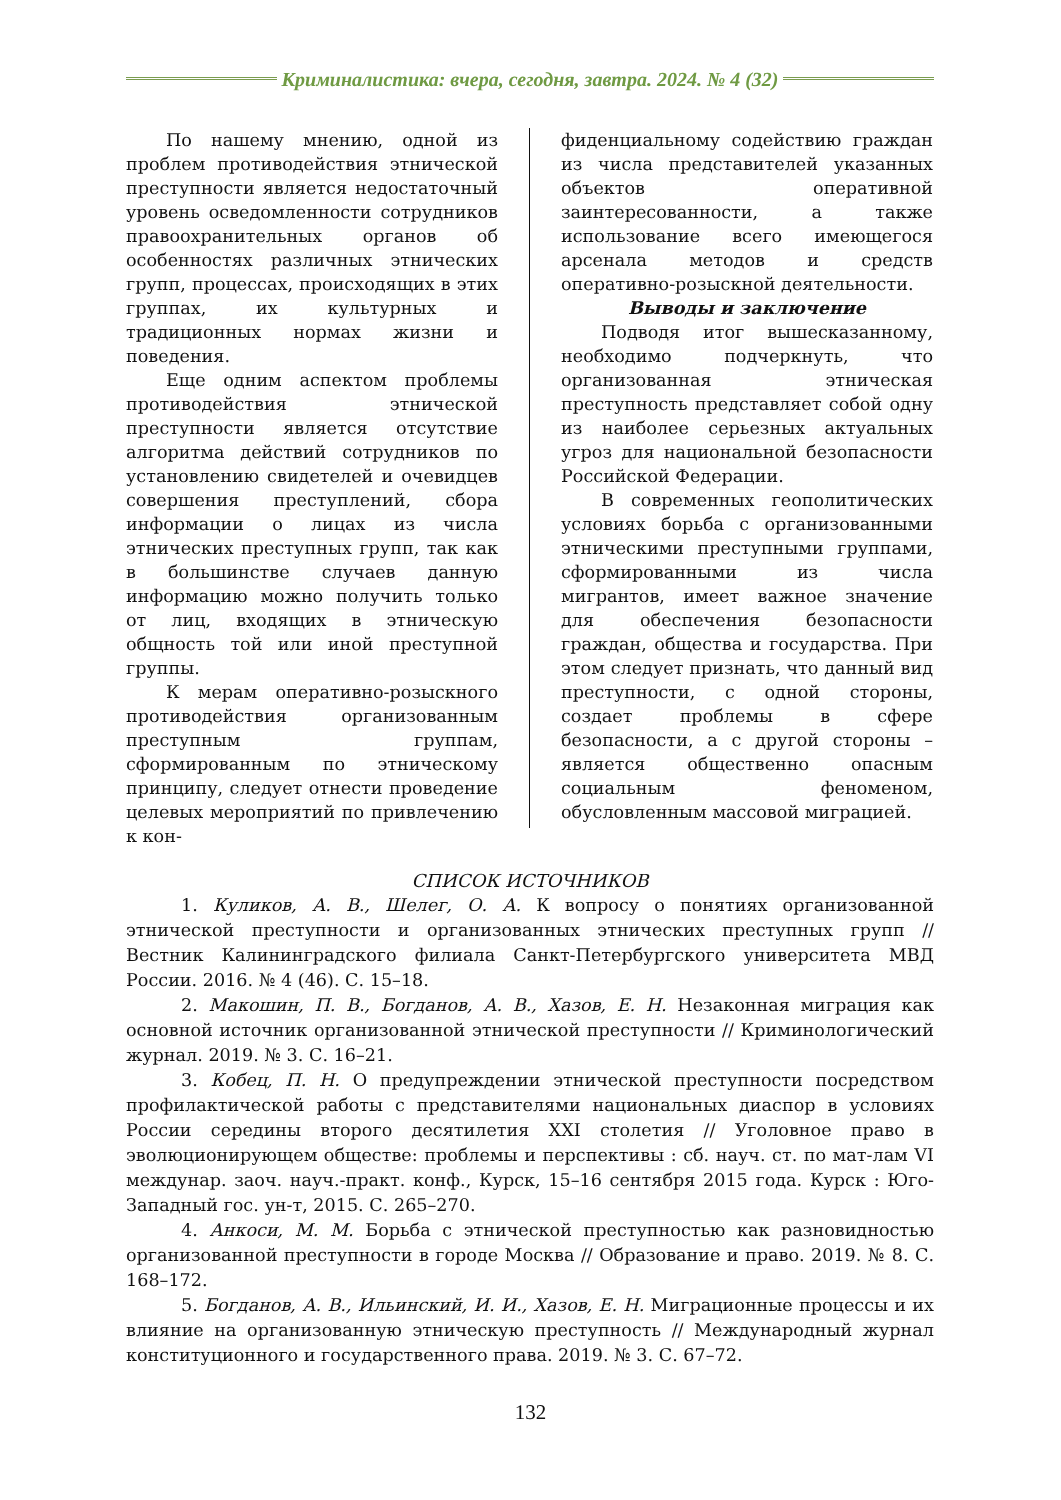Криминалистика: вчера, сегодня, завтра. 2024. № 4 (32)
По нашему мнению, одной из проблем противодействия этнической преступности является недостаточный уровень осведомленности сотрудников правоохранительных органов об особенностях различных этнических групп, процессах, происходящих в этих группах, их культурных и традиционных нормах жизни и поведения.
Еще одним аспектом проблемы противодействия этнической преступности является отсутствие алгоритма действий сотрудников по установлению свидетелей и очевидцев совершения преступлений, сбора информации о лицах из числа этнических преступных групп, так как в большинстве случаев данную информацию можно получить только от лиц, входящих в этническую общность той или иной преступной группы.
К мерам оперативно-розыскного противодействия организованным преступным группам, сформированным по этническому принципу, следует отнести проведение целевых мероприятий по привлечению к кон-
фиденциальному содействию граждан из числа представителей указанных объектов оперативной заинтересованности, а также использование всего имеющегося арсенала методов и средств оперативно-розыскной деятельности.
Выводы и заключение
Подводя итог вышесказанному, необходимо подчеркнуть, что организованная этническая преступность представляет собой одну из наиболее серьезных актуальных угроз для национальной безопасности Российской Федерации.
В современных геополитических условиях борьба с организованными этническими преступными группами, сформированными из числа мигрантов, имеет важное значение для обеспечения безопасности граждан, общества и государства. При этом следует признать, что данный вид преступности, с одной стороны, создает проблемы в сфере безопасности, а с другой стороны – является общественно опасным социальным феноменом, обусловленным массовой миграцией.
СПИСОК ИСТОЧНИКОВ
1. Куликов, А. В., Шелег, О. А. К вопросу о понятиях организованной этнической преступности и организованных этнических преступных групп // Вестник Калининградского филиала Санкт-Петербургского университета МВД России. 2016. № 4 (46). С. 15–18.
2. Макошин, П. В., Богданов, А. В., Хазов, Е. Н. Незаконная миграция как основной источник организованной этнической преступности // Криминологический журнал. 2019. № 3. С. 16–21.
3. Кобец, П. Н. О предупреждении этнической преступности посредством профилактической работы с представителями национальных диаспор в условиях России середины второго десятилетия XXI столетия // Уголовное право в эволюционирующем обществе: проблемы и перспективы : сб. науч. ст. по мат-лам VI междунар. заоч. науч.-практ. конф., Курск, 15–16 сентября 2015 года. Курск : Юго-Западный гос. ун-т, 2015. С. 265–270.
4. Анкоси, М. М. Борьба с этнической преступностью как разновидностью организованной преступности в городе Москва // Образование и право. 2019. № 8. С. 168–172.
5. Богданов, А. В., Ильинский, И. И., Хазов, Е. Н. Миграционные процессы и их влияние на организованную этническую преступность // Международный журнал конституционного и государственного права. 2019. № 3. С. 67–72.
132